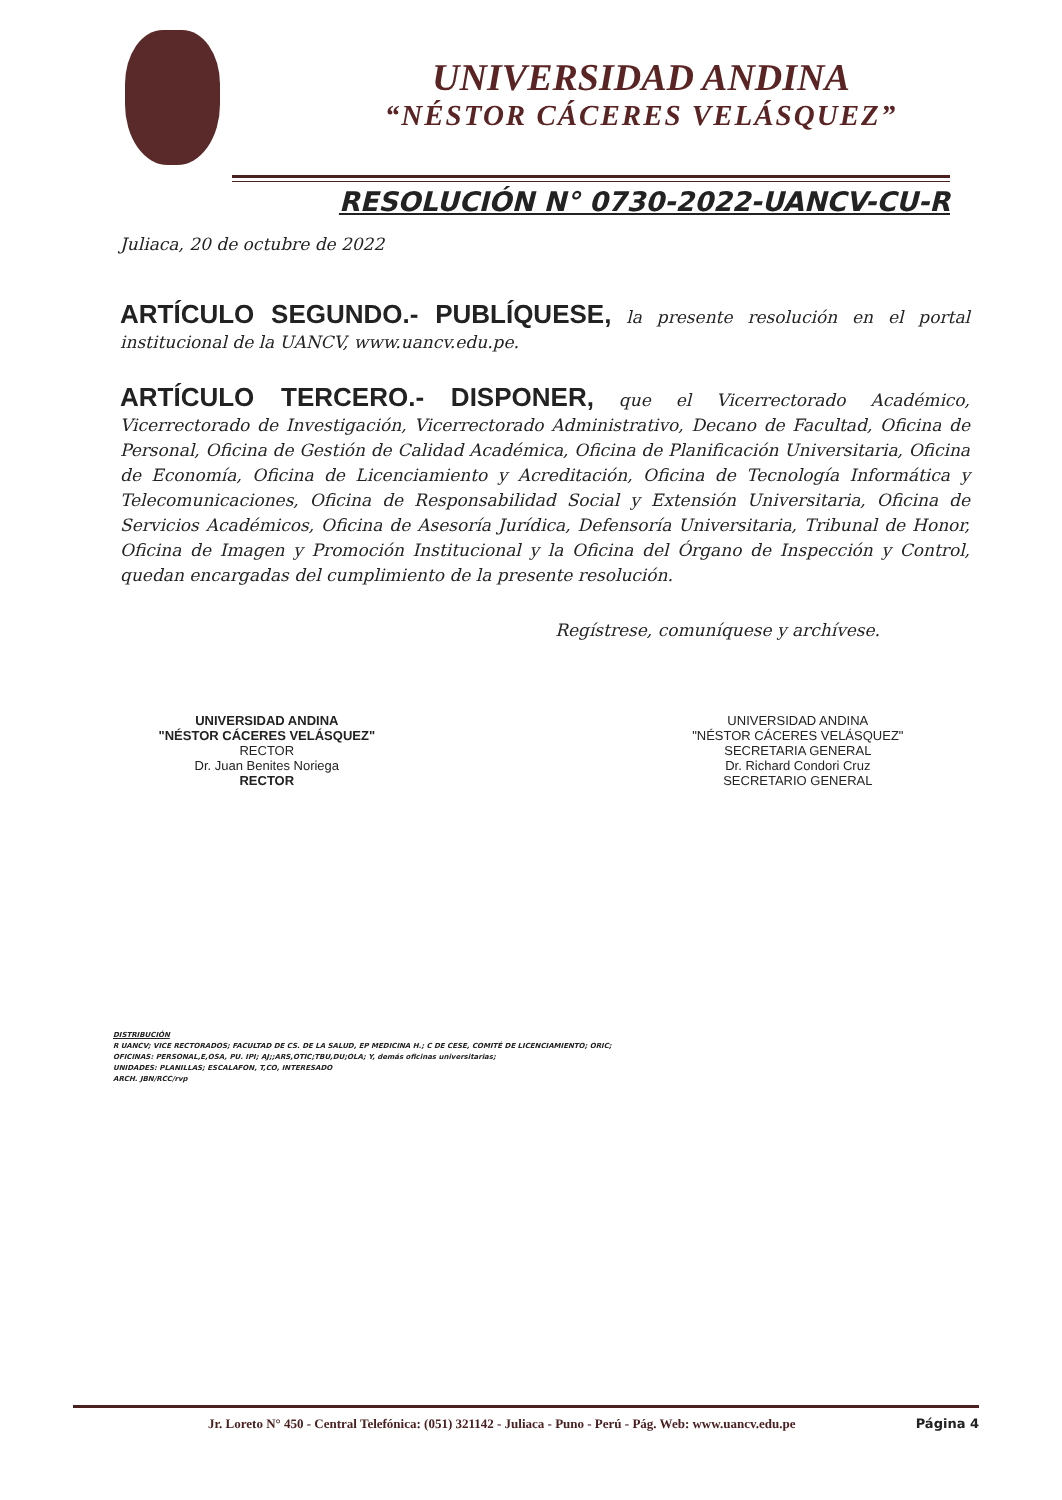UNIVERSIDAD ANDINA
“NÉSTOR CÁCERES VELÁSQUEZ”
RESOLUCIÓN N° 0730-2022-UANCV-CU-R
Juliaca, 20 de octubre de 2022
ARTÍCULO SEGUNDO.- PUBLÍQUESE, la presente resolución en el portal institucional de la UANCV, www.uancv.edu.pe.
ARTÍCULO TERCERO.- DISPONER, que el Vicerrectorado Académico, Vicerrectorado de Investigación, Vicerrectorado Administrativo, Decano de Facultad, Oficina de Personal, Oficina de Gestión de Calidad Académica, Oficina de Planificación Universitaria, Oficina de Economía, Oficina de Licenciamiento y Acreditación, Oficina de Tecnología Informática y Telecomunicaciones, Oficina de Responsabilidad Social y Extensión Universitaria, Oficina de Servicios Académicos, Oficina de Asesoría Jurídica, Defensoría Universitaria, Tribunal de Honor, Oficina de Imagen y Promoción Institucional y la Oficina del Órgano de Inspección y Control, quedan encargadas del cumplimiento de la presente resolución.
Regístrese, comuníquese y archívese.
UNIVERSIDAD ANDINA
"NÉSTOR CÁCERES VELÁSQUEZ"
RECTOR
Dr. Juan Benites Noriega
RECTOR
UNIVERSIDAD ANDINA
"NÉSTOR CÁCERES VELÁSQUEZ"
SECRETARIA GENERAL
Dr. Richard Condori Cruz
SECRETARIO GENERAL
DISTRIBUCIÓN
R UANCV; VICE RECTORADOS; FACULTAD DE CS. DE LA SALUD, EP MEDICINA H.; C DE CESE, COMITÉ DE LICENCIAMIENTO; ORIC;
OFICINAS: PERSONAL,E,OSA, PU. IPI; AJ;;ARS,OTIC;TBU,DU;OLA; Y, demás oficinas universitarias;
UNIDADES: PLANILLAS; ESCALAFON, T,CO, INTERESADO
ARCH. JBN/RCC/rvp
Jr. Loreto N° 450 - Central Telefónica: (051) 321142 - Juliaca - Puno - Perú - Pág. Web: www.uancv.edu.pe Página 4